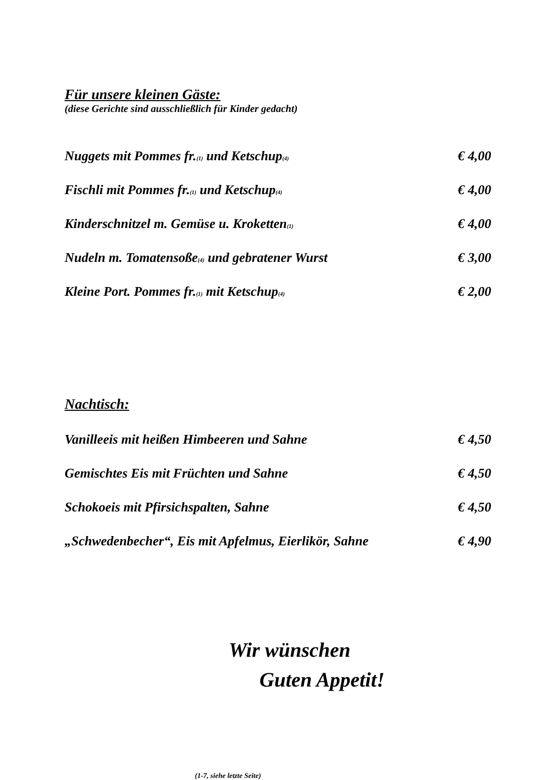Für unsere kleinen Gäste:
(diese Gerichte sind ausschließlich für Kinder gedacht)
Nuggets mit Pommes fr.<sub>(1)</sub> und Ketschup<sub>(4)</sub> € 4,00
Fischli mit Pommes fr.<sub>(1)</sub> und Ketschup<sub>(4)</sub> € 4,00
Kinderschnitzel m. Gemüse u. Kroketten<sub>(1)</sub> € 4,00
Nudeln m. Tomatensoße<sub>(4)</sub> und gebratener Wurst € 3,00
Kleine Port. Pommes fr.<sub>(1)</sub> mit Ketschup<sub>(4)</sub> € 2,00
Nachtisch:
Vanilleeis mit heißen Himbeeren und Sahne € 4,50
Gemischtes Eis mit Früchten und Sahne € 4,50
Schokoeis mit Pfirsichspalten, Sahne € 4,50
„Schwedenbecher“, Eis mit Apfelmus, Eierlikör, Sahne € 4,90
Wir wünschen
Guten Appetit!
(1-7, siehe letzte Seite)